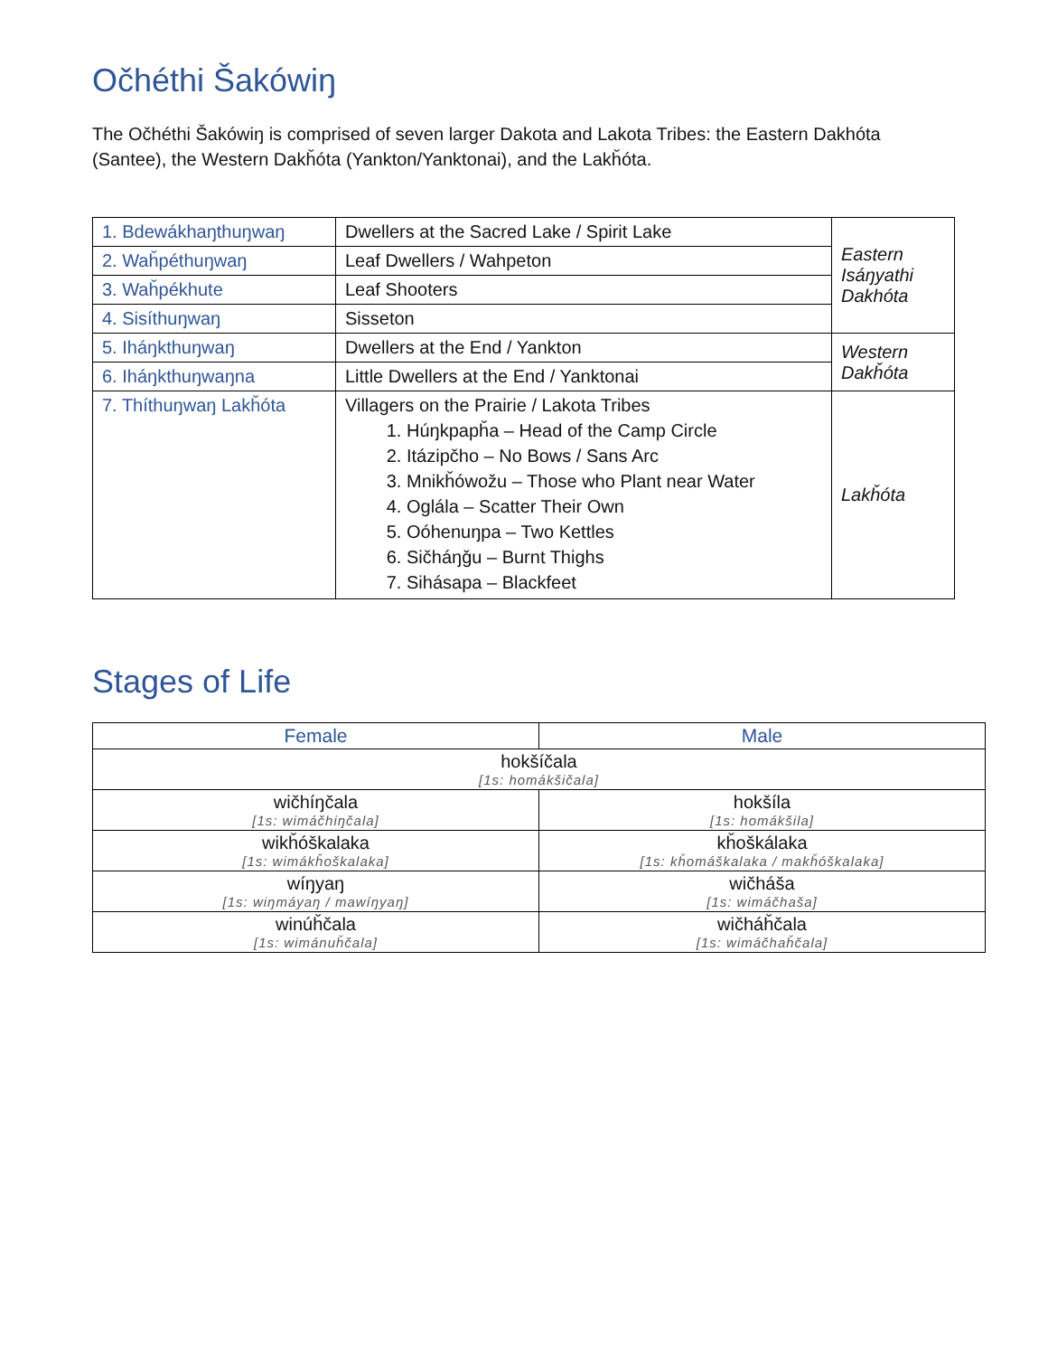Očhéthi Šakówiŋ
The Očhéthi Šakówiŋ is comprised of seven larger Dakota and Lakota Tribes: the Eastern Dakhóta (Santee), the Western Dakȟóta (Yankton/Yanktonai), and the Lakȟóta.
| 1. Bdewákhaŋthuŋwaŋ | Dwellers at the Sacred Lake / Spirit Lake | Eastern Isáŋyathi Dakhóta |
| 2. Waȟpéthuŋwaŋ | Leaf Dwellers / Wahpeton | |
| 3. Waȟpékhute | Leaf Shooters | |
| 4. Sisíthuŋwaŋ | Sisseton | |
| 5. Iháŋkthuŋwaŋ | Dwellers at the End / Yankton | Western Dakȟóta |
| 6. Iháŋkthuŋwaŋna | Little Dwellers at the End / Yanktonai | |
| 7. Thíthuŋwaŋ Lakȟóta | Villagers on the Prairie / Lakota Tribes 1. Húŋkpapȟa – Head of the Camp Circle 2. Itázipčho – No Bows / Sans Arc 3. Mnikȟówožu – Those who Plant near Water 4. Oglála – Scatter Their Own 5. Oóhenuŋpa – Two Kettles 6. Sičháŋǧu – Burnt Thighs 7. Sihásapa – Blackfeet | Lakȟóta |
Stages of Life
| Female | Male |
| --- | --- |
| hokšíčala [1s: homákšičala] | |
| wičhíŋčala [1s: wimáčhiŋčala] | hokšíla [1s: homákšila] |
| wikȟóškalaka [1s: wimákȟoškalaka] | kȟoškálaka [1s: kȟomáškalaka / makȟóškalaka] |
| wíŋyaŋ [1s: wiŋmáyaŋ / mawíŋyaŋ] | wičháša [1s: wimáčhaša] |
| winúȟčala [1s: wimánuȟčala] | wičháȟčala [1s: wimáčhaȟčala] |